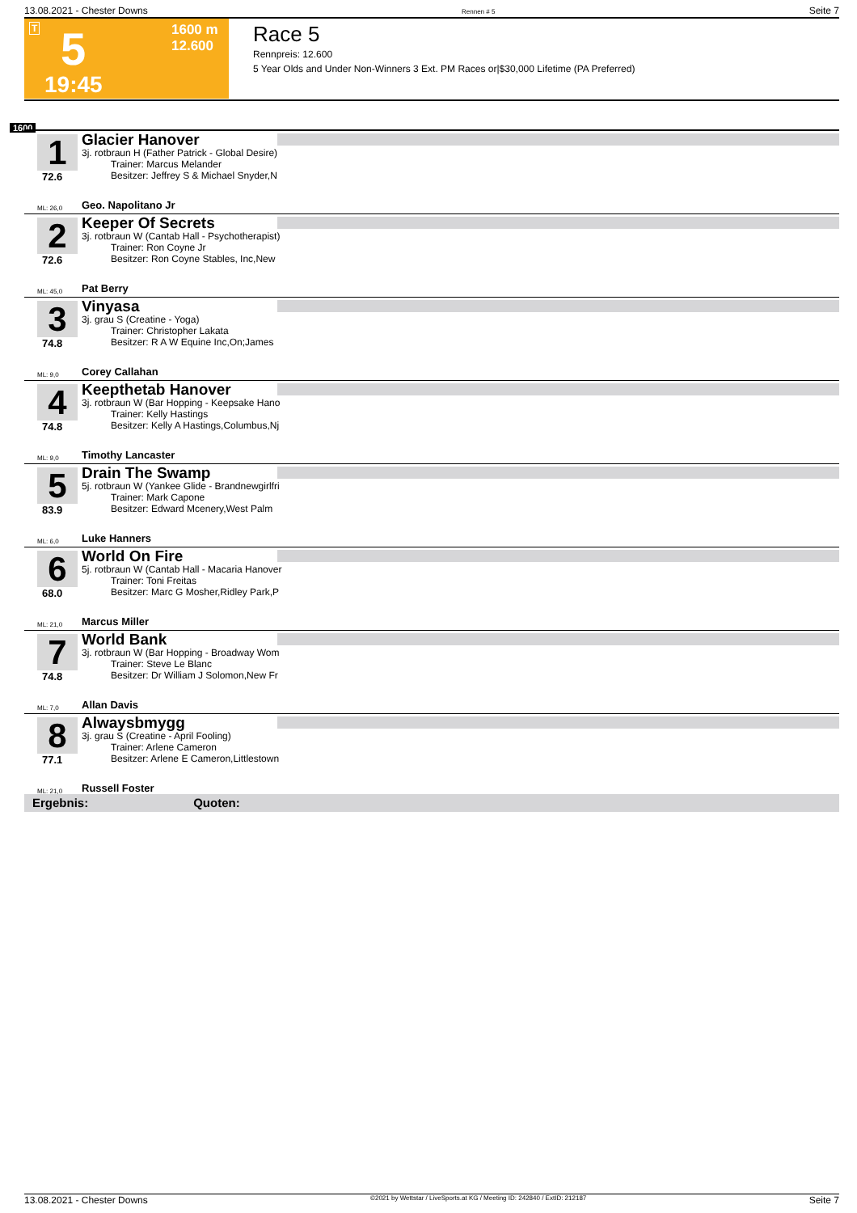13.08.2021 - Chester Downs Rennen # 5 Seite 7
T 5 1600 m
12.600
19:45
Race 5
Rennpreis: 12.600
5 Year Olds and Under Non-Winners 3 Ext. PM Races or|$30,000 Lifetime (PA Preferred)
1600
1
72.6
Glacier Hanover
3j. rotbraun H (Father Patrick - Global Desire)
   Trainer: Marcus Melander
   Besitzer: Jeffrey S & Michael Snyder,N
ML: 26,0 Geo. Napolitano Jr
2
72.6
Keeper Of Secrets
3j. rotbraun W (Cantab Hall - Psychotherapist)
   Trainer: Ron Coyne Jr
   Besitzer: Ron Coyne Stables, Inc,New
ML: 45,0 Pat Berry
3
74.8
Vinyasa
3j. grau S (Creatine - Yoga)
   Trainer: Christopher Lakata
   Besitzer: R A W Equine Inc,On;James
ML: 9,0 Corey Callahan
4
74.8
Keepthetab Hanover
3j. rotbraun W (Bar Hopping - Keepsake Hano
   Trainer: Kelly Hastings
   Besitzer: Kelly A Hastings,Columbus,Nj
ML: 9,0 Timothy Lancaster
5
83.9
Drain The Swamp
5j. rotbraun W (Yankee Glide - Brandnewgirlfri
   Trainer: Mark Capone
   Besitzer: Edward Mcenery,West Palm
ML: 6,0 Luke Hanners
6
68.0
World On Fire
5j. rotbraun W (Cantab Hall - Macaria Hanover
   Trainer: Toni Freitas
   Besitzer: Marc G Mosher,Ridley Park,P
ML: 21,0 Marcus Miller
7
74.8
World Bank
3j. rotbraun W (Bar Hopping - Broadway Wom
   Trainer: Steve Le Blanc
   Besitzer: Dr William J Solomon,New Fr
ML: 7,0 Allan Davis
8
77.1
Alwaysbmygg
3j. grau S (Creatine - April Fooling)
   Trainer: Arlene Cameron
   Besitzer: Arlene E Cameron,Littlestown
ML: 21,0 Russell Foster
Ergebnis: Quoten:
13.08.2021 - Chester Downs ©2021 by Wettstar / LiveSports.at KG / Meeting ID: 242840 / ExtID: 212187 Seite 7